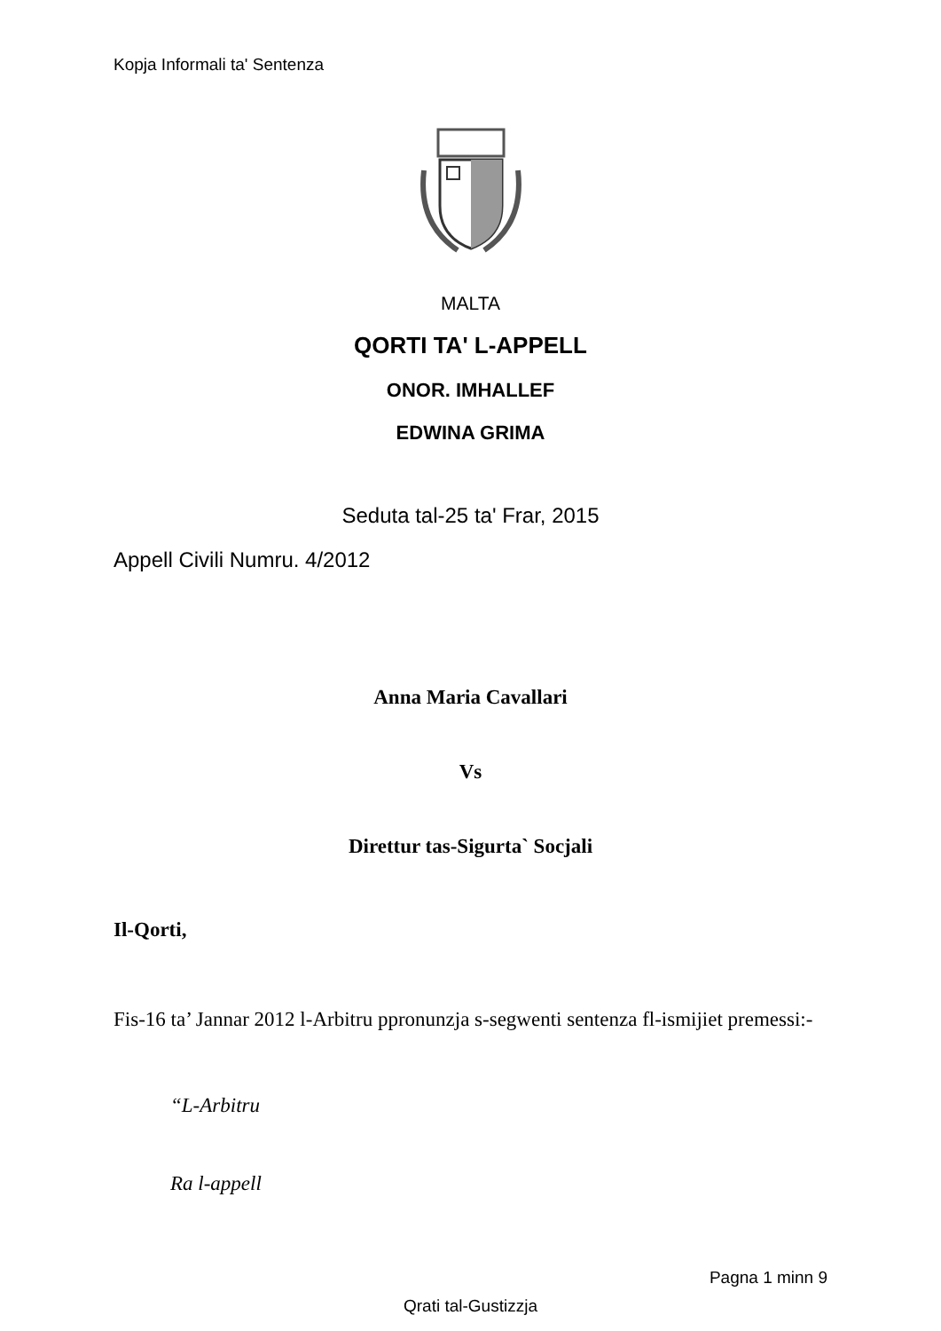Kopja Informali ta' Sentenza
MALTA
QORTI TA' L-APPELL
ONOR. IMHALLEF
EDWINA GRIMA
Seduta tal-25 ta' Frar, 2015
Appell Civili Numru. 4/2012
Anna Maria Cavallari
Vs
Direttur tas-Sigurta` Socjali
Il-Qorti,
Fis-16 ta’ Jannar 2012 l-Arbitru ppronunzja s-segwenti sentenza fl-ismijiet premessi:-
“L-Arbitru
Ra l-appell
Pagna 1 minn 9
Qrati tal-Gustizzja